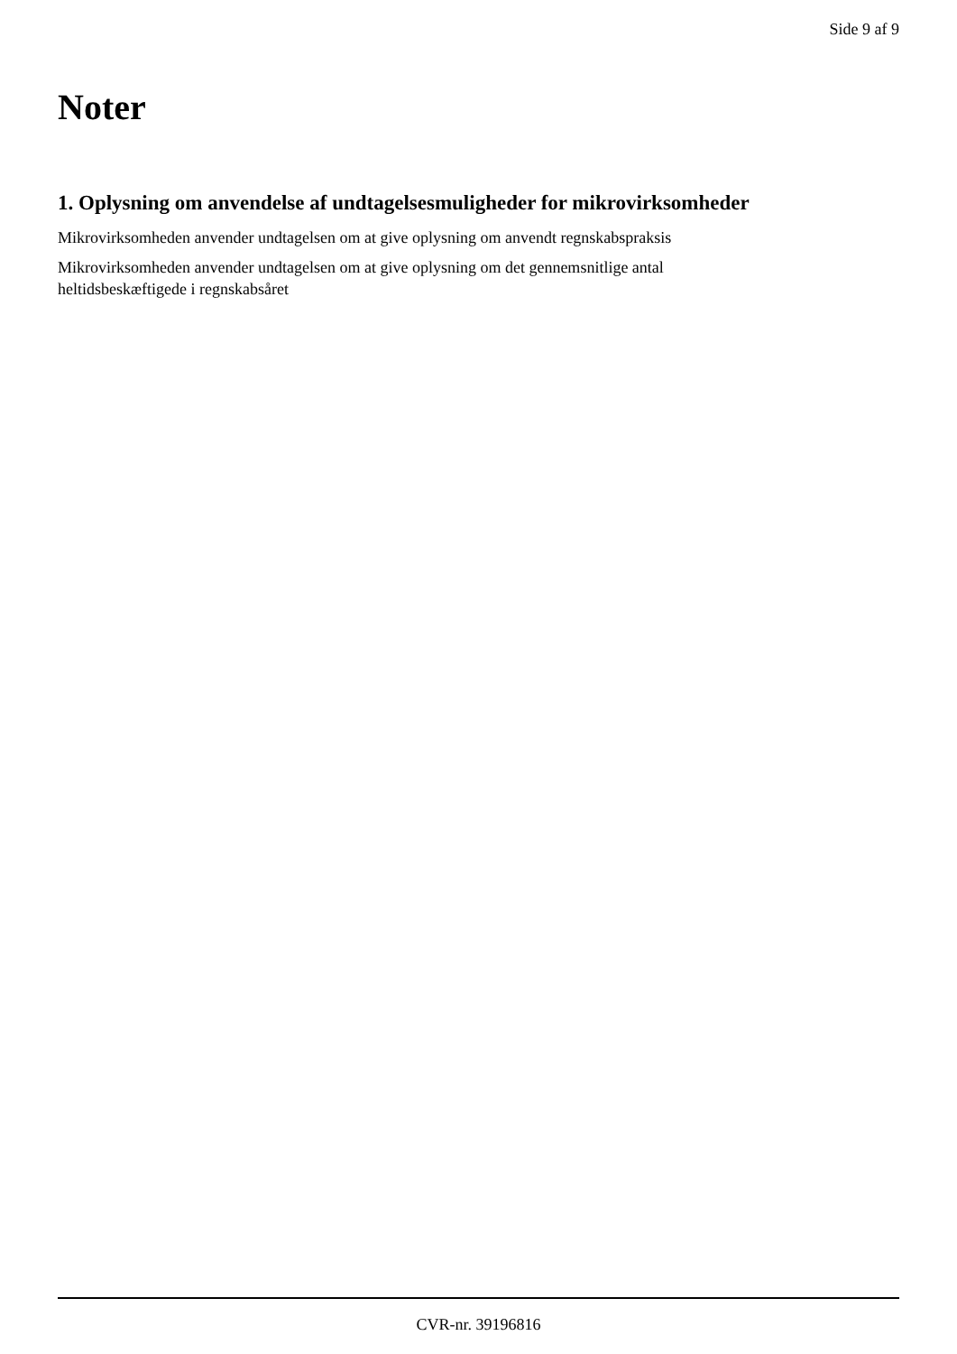Side 9 af 9
Noter
1. Oplysning om anvendelse af undtagelsesmuligheder for mikrovirksomheder
Mikrovirksomheden anvender undtagelsen om at give oplysning om anvendt regnskabspraksis
Mikrovirksomheden anvender undtagelsen om at give oplysning om det gennemsnitlige antal
heltidsbeskæftigede i regnskabsåret
CVR-nr. 39196816